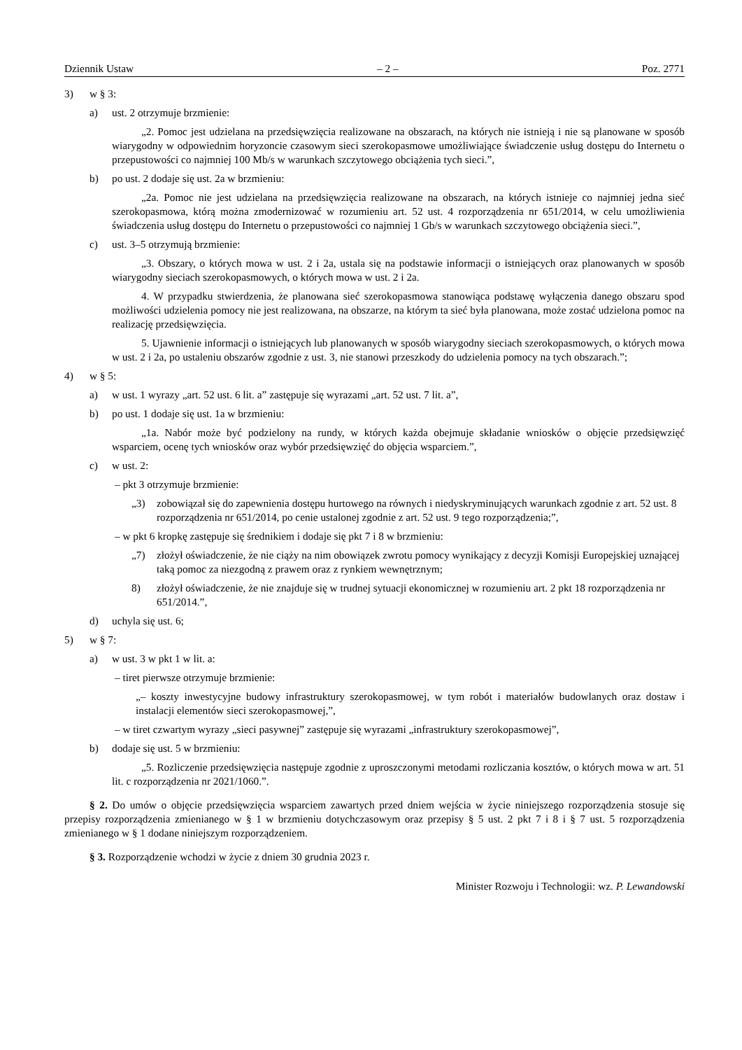Dziennik Ustaw – 2 – Poz. 2771
3) w § 3:
a) ust. 2 otrzymuje brzmienie:
„2. Pomoc jest udzielana na przedsięwzięcia realizowane na obszarach, na których nie istnieją i nie są planowane w sposób wiarygodny w odpowiednim horyzoncie czasowym sieci szerokopasmowe umożliwiające świadczenie usług dostępu do Internetu o przepustowości co najmniej 100 Mb/s w warunkach szczytowego obciążenia tych sieci.”,
b) po ust. 2 dodaje się ust. 2a w brzmieniu:
„2a. Pomoc nie jest udzielana na przedsięwzięcia realizowane na obszarach, na których istnieje co najmniej jedna sieć szerokopasmowa, którą można zmodernizować w rozumieniu art. 52 ust. 4 rozporządzenia nr 651/2014, w celu umożliwienia świadczenia usług dostępu do Internetu o przepustowości co najmniej 1 Gb/s w warunkach szczytowego obciążenia sieci.”,
c) ust. 3–5 otrzymują brzmienie:
„3. Obszary, o których mowa w ust. 2 i 2a, ustala się na podstawie informacji o istniejących oraz planowanych w sposób wiarygodny sieciach szerokopasmowych, o których mowa w ust. 2 i 2a.
4. W przypadku stwierdzenia, że planowana sieć szerokopasmowa stanowiąca podstawę wyłączenia danego obszaru spod możliwości udzielenia pomocy nie jest realizowana, na obszarze, na którym ta sieć była planowana, może zostać udzielona pomoc na realizację przedsięwzięcia.
5. Ujawnienie informacji o istniejących lub planowanych w sposób wiarygodny sieciach szerokopasmowych, o których mowa w ust. 2 i 2a, po ustaleniu obszarów zgodnie z ust. 3, nie stanowi przeszkody do udzielenia pomocy na tych obszarach.”;
4) w § 5:
a) w ust. 1 wyrazy „art. 52 ust. 6 lit. a” zastępuje się wyrazami „art. 52 ust. 7 lit. a”,
b) po ust. 1 dodaje się ust. 1a w brzmieniu:
„1a. Nabór może być podzielony na rundy, w których każda obejmuje składanie wniosków o objęcie przedsięwzięć wsparciem, ocenę tych wniosków oraz wybór przedsięwzięć do objęcia wsparciem.”,
c) w ust. 2:
– pkt 3 otrzymuje brzmienie:
„3) zobowiązał się do zapewnienia dostępu hurtowego na równych i niedyskryminujących warunkach zgodnie z art. 52 ust. 8 rozporządzenia nr 651/2014, po cenie ustalonej zgodnie z art. 52 ust. 9 tego rozporządzenia;”,
– w pkt 6 kropkę zastępuje się średnikiem i dodaje się pkt 7 i 8 w brzmieniu:
„7) złożył oświadczenie, że nie ciąży na nim obowiązek zwrotu pomocy wynikający z decyzji Komisji Europejskiej uznającej taką pomoc za niezgodną z prawem oraz z rynkiem wewnętrznym;
8) złożył oświadczenie, że nie znajduje się w trudnej sytuacji ekonomicznej w rozumieniu art. 2 pkt 18 rozporządzenia nr 651/2014.”,
d) uchyla się ust. 6;
5) w § 7:
a) w ust. 3 w pkt 1 w lit. a:
– tiret pierwsze otrzymuje brzmienie:
„– koszty inwestycyjne budowy infrastruktury szerokopasmowej, w tym robót i materiałów budowlanych oraz dostaw i instalacji elementów sieci szerokopasmowej,”,
– w tiret czwartym wyrazy „sieci pasywnej” zastępuje się wyrazami „infrastruktury szerokopasmowej”,
b) dodaje się ust. 5 w brzmieniu:
„5. Rozliczenie przedsięwzięcia następuje zgodnie z uproszczonymi metodami rozliczania kosztów, o których mowa w art. 51 lit. c rozporządzenia nr 2021/1060.”.
§ 2. Do umów o objęcie przedsięwzięcia wsparciem zawartych przed dniem wejścia w życie niniejszego rozporządzenia stosuje się przepisy rozporządzenia zmienianego w § 1 w brzmieniu dotychczasowym oraz przepisy § 5 ust. 2 pkt 7 i 8 i § 7 ust. 5 rozporządzenia zmienianego w § 1 dodane niniejszym rozporządzeniem.
§ 3. Rozporządzenie wchodzi w życie z dniem 30 grudnia 2023 r.
Minister Rozwoju i Technologii: wz. P. Lewandowski